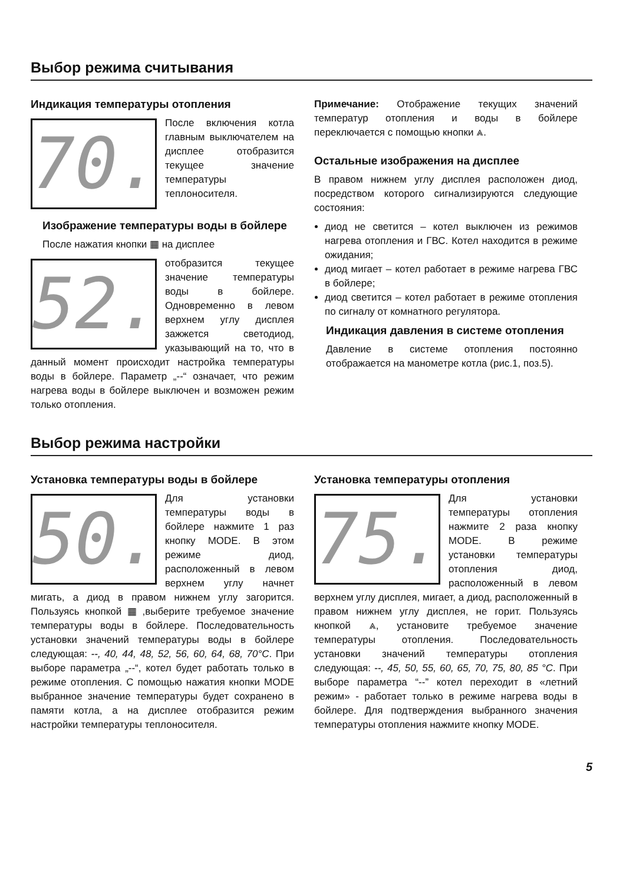Выбор режима считывания
Индикация температуры отопления
70.
После включения котла главным выключателем на дисплее отобразится текущее значение температуры теплоносителя.
Изображение температуры воды в бойлере
После нажатия кнопки ▦ на дисплее
52.
отобразится текущее значение температуры воды в бойлере. Одновременно в левом верхнем углу дисплея зажжется светодиод, указывающий на то, что в данный момент происходит настройка температуры воды в бойлере. Параметр „--“ означает, что режим нагрева воды в бойлере выключен и возможен режим только отопления.
Примечание: Отображение текущих значений температур отопления и воды в бойлере переключается с помощью кнопки ⩓.
Остальные изображения на дисплее
В правом нижнем углу дисплея расположен диод, посредством которого сигнализируются следующие состояния:
диод не светится – котел выключен из режимов нагрева отопления и ГВС. Котел находится в режиме ожидания;
диод мигает – котел работает в режиме нагрева ГВС в бойлере;
диод светится – котел работает в режиме отопления по сигналу от комнатного регулятора.
Индикация давления в системе отопления
Давление в системе отопления постоянно отображается на манометре котла (рис.1, поз.5).
Выбор режима настройки
Установка температуры воды в бойлере
50.
Для установки температуры воды в бойлере нажмите 1 раз кнопку MODE. В этом режиме диод, расположенный в левом верхнем углу начнет мигать, а диод в правом нижнем углу загорится. Пользуясь кнопкой ▦ ,выберите требуемое значение температуры воды в бойлере. Последовательность установки значений температуры воды в бойлере следующая: --, 40, 44, 48, 52, 56, 60, 64, 68, 70°C. При выборе параметра „--“, котел будет работать только в режиме отопления. С помощью нажатия кнопки MODE выбранное значение температуры будет сохранено в памяти котла, а на дисплее отобразится режим настройки температуры теплоносителя.
Установка температуры отопления
75.
Для установки температуры отопления нажмите 2 раза кнопку MODE. В режиме установки температуры отопления диод, расположенный в левом верхнем углу дисплея, мигает, а диод, расположенный в правом нижнем углу дисплея, не горит. Пользуясь кнопкой ⩓, установите требуемое значение температуры отопления. Последовательность установки значений температуры отопления следующая: --, 45, 50, 55, 60, 65, 70, 75, 80, 85 °C. При выборе параметра “--” котел переходит в «летний режим» - работает только в режиме нагрева воды в бойлере. Для подтверждения выбранного значения температуры отопления нажмите кнопку MODE.
5